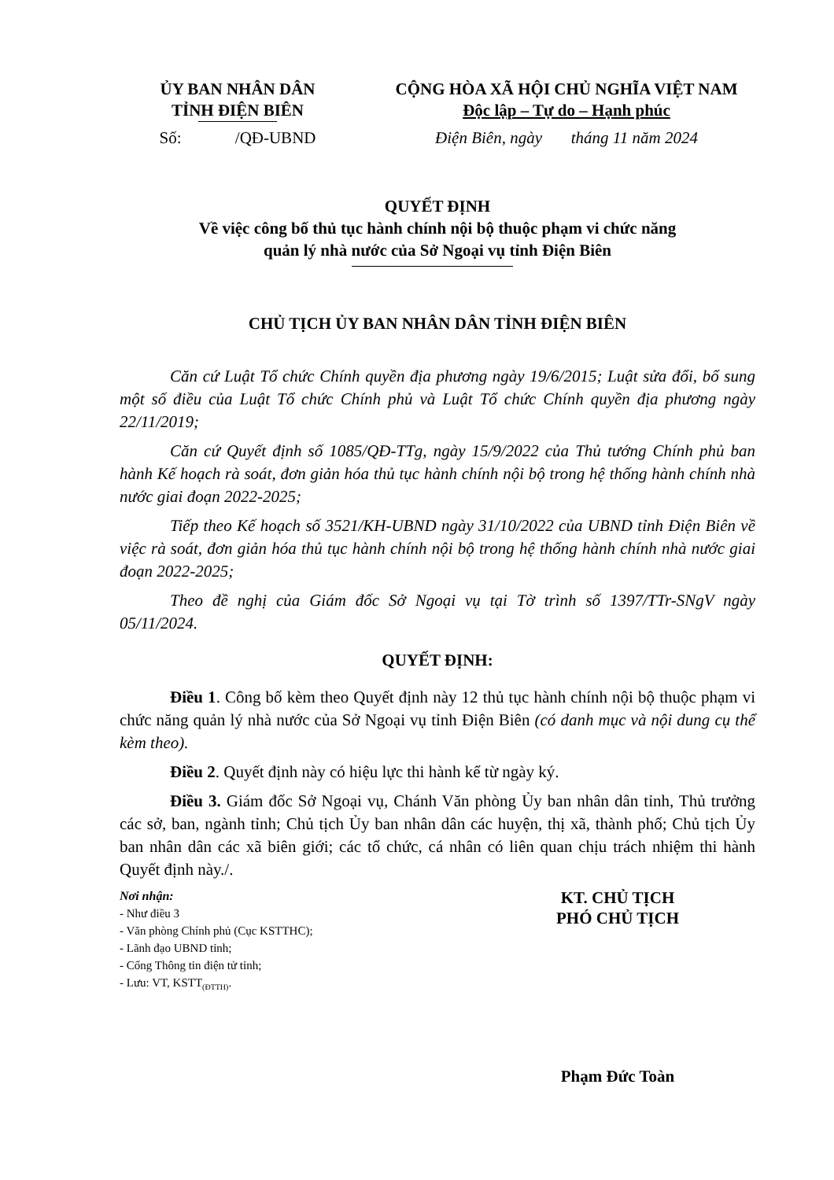ỦY BAN NHÂN DÂN
TỈNH ĐIỆN BIÊN
CỘNG HÒA XÃ HỘI CHỦ NGHĨA VIỆT NAM
Độc lập – Tự do – Hạnh phúc
Số: /QĐ-UBND
Điện Biên, ngày tháng 11 năm 2024
QUYẾT ĐỊNH
Về việc công bố thủ tục hành chính nội bộ thuộc phạm vi chức năng
quản lý nhà nước của Sở Ngoại vụ tỉnh Điện Biên
CHỦ TỊCH ỦY BAN NHÂN DÂN TỈNH ĐIỆN BIÊN
Căn cứ Luật Tổ chức Chính quyền địa phương ngày 19/6/2015; Luật sửa đổi, bổ sung một số điều của Luật Tổ chức Chính phủ và Luật Tổ chức Chính quyền địa phương ngày 22/11/2019;
Căn cứ Quyết định số 1085/QĐ-TTg, ngày 15/9/2022 của Thủ tướng Chính phủ ban hành Kế hoạch rà soát, đơn giản hóa thủ tục hành chính nội bộ trong hệ thống hành chính nhà nước giai đoạn 2022-2025;
Tiếp theo Kế hoạch số 3521/KH-UBND ngày 31/10/2022 của UBND tỉnh Điện Biên về việc rà soát, đơn giản hóa thủ tục hành chính nội bộ trong hệ thống hành chính nhà nước giai đoạn 2022-2025;
Theo đề nghị của Giám đốc Sở Ngoại vụ tại Tờ trình số 1397/TTr-SNgV ngày 05/11/2024.
QUYẾT ĐỊNH:
Điều 1. Công bố kèm theo Quyết định này 12 thủ tục hành chính nội bộ thuộc phạm vi chức năng quản lý nhà nước của Sở Ngoại vụ tỉnh Điện Biên (có danh mục và nội dung cụ thể kèm theo).
Điều 2. Quyết định này có hiệu lực thi hành kể từ ngày ký.
Điều 3. Giám đốc Sở Ngoại vụ, Chánh Văn phòng Ủy ban nhân dân tỉnh, Thủ trưởng các sở, ban, ngành tỉnh; Chủ tịch Ủy ban nhân dân các huyện, thị xã, thành phố; Chủ tịch Ủy ban nhân dân các xã biên giới; các tổ chức, cá nhân có liên quan chịu trách nhiệm thi hành Quyết định này./.
Nơi nhận:
- Như điều 3
- Văn phòng Chính phủ (Cục KSTTHC);
- Lãnh đạo UBND tỉnh;
- Cổng Thông tin điện tử tỉnh;
- Lưu: VT, KSTT<sub>(ĐTTH)</sub>.
KT. CHỦ TỊCH
PHÓ CHỦ TỊCH
Phạm Đức Toàn